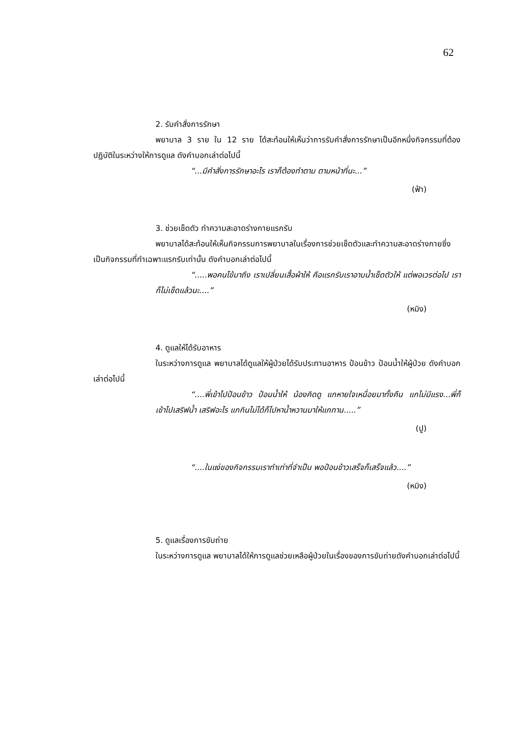62
2. รับคำสั่งการรักษา
พยาบาล 3 ราย ใน 12 ราย ได้สะท้อนให้เห็นว่าการรับคำสั่งการรักษาเป็นอีกหนึ่งกิจกรรมที่ต้องปฏิบัติในระหว่างให้การดูแล ดังคำบอกเล่าต่อไปนี้
“...มีคำสั่งการรักษาอะไร เราก็ต้องทำตาม ตามหน้าที่นะ...”
(ฟ้า)
3. ช่วยเช็ดตัว ทำความสะอาดร่างกายแรกรับ
พยาบาลได้สะท้อนให้เห็นกิจกรรมการพยาบาลในเรื่องการช่วยเช็ดตัวและทำความสะอาดร่างกายซึ่งเป็นกิจกรรมที่ทำเฉพาะแรกรับเท่านั้น ดังคำบอกเล่าต่อไปนี้
“.....พอคนไข้มาถึง เราเปลี่ยนเสื้อผ้าให้ คือแรกรับเราอาบน้ำเช็ดตัวให้ แต่พอเวรต่อไป เราก็ไม่เช็ดแล้วนะ....”
(หมิง)
4. ดูแลให้ได้รับอาหาร
ในระหว่างการดูแล พยาบาลได้ดูแลให้ผู้ป่วยได้รับประทานอาหาร ป้อนข้าว ป้อนน้ำให้ผู้ป่วย ดังคำบอกเล่าต่อไปนี้
“....พี่เข้าไปป้อนข้าว ป้อนน้ำให้ น้องคิดดู แกหายใจเหนื่อยมาทั้งคืน แกไม่มีแรง...พี่ก็เข้าไปเสริฟน้ำ เสริฟอะไร แกกินไม่ได้ก็ไปหาน้ำหวานมาให้แกทาน.....”
(ปู)
“....ในแง่ของกิจกรรมเราทำเท่าที่จำเป็น พอป้อนข้าวเสร็จก็เสร็จแล้ว....”
(หมิง)
5. ดูแลเรื่องการขับถ่าย
ในระหว่างการดูแล พยาบาลได้ให้การดูแลช่วยเหลือผู้ป่วยในเรื่องของการขับถ่ายดังคำบอกเล่าต่อไปนี้